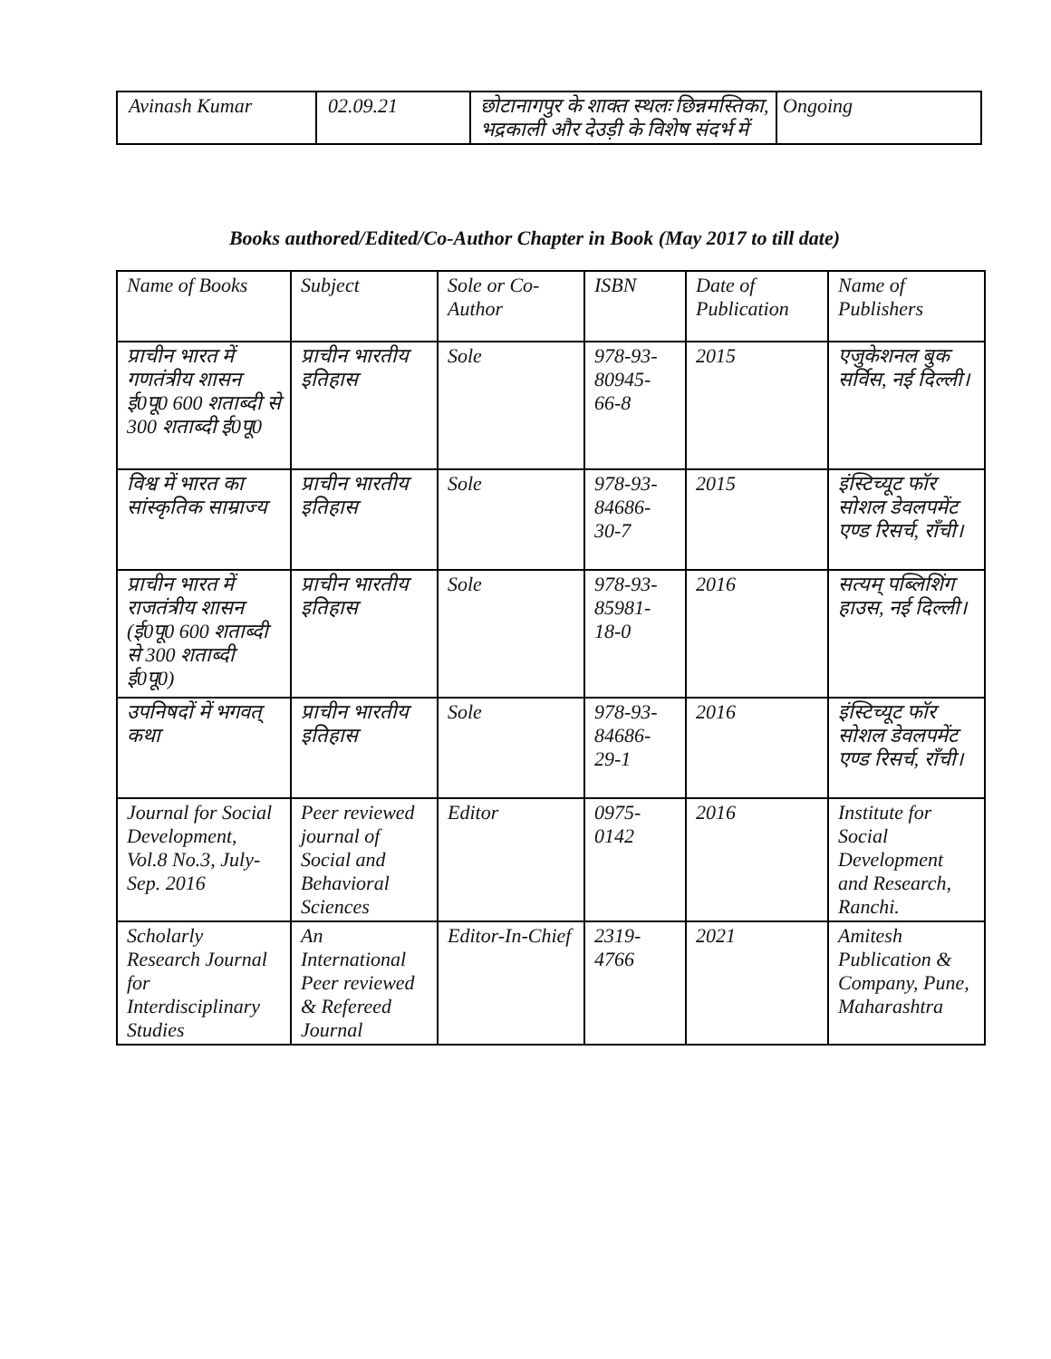| Avinash Kumar | 02.09.21 | छोटानागपुर के शाक्त स्थलः छिन्नमस्तिका, भद्रकाली और देउड़ी के विशेष संदर्भ में | Ongoing |
Books authored/Edited/Co-Author Chapter in Book (May 2017 to till date)
| Name of Books | Subject | Sole or Co-Author | ISBN | Date of Publication | Name of Publishers |
| --- | --- | --- | --- | --- | --- |
| प्राचीन भारत में गणतंत्रीय शासन ई0पू0 600 शताब्दी से 300 शताब्दी ई0पू0 | प्राचीन भारतीय इतिहास | Sole | 978-93-80945-66-8 | 2015 | एजुकेशनल बुक सर्विस, नई दिल्ली। |
| विश्व में भारत का सांस्कृतिक साम्राज्य | प्राचीन भारतीय इतिहास | Sole | 978-93-84686-30-7 | 2015 | इंस्टिच्यूट फॉर सोशल डेवलपमेंट एण्ड रिसर्च, राँची। |
| प्राचीन भारत में राजतंत्रीय शासन (ई0पू0 600 शताब्दी से 300 शताब्दी ई0पू0) | प्राचीन भारतीय इतिहास | Sole | 978-93-85981-18-0 | 2016 | सत्यम् पब्लिशिंग हाउस, नई दिल्ली। |
| उपनिषदों में भगवत् कथा | प्राचीन भारतीय इतिहास | Sole | 978-93-84686-29-1 | 2016 | इंस्टिच्यूट फॉर सोशल डेवलपमेंट एण्ड रिसर्च, राँची। |
| Journal for Social Development, Vol.8 No.3, July-Sep. 2016 | Peer reviewed journal of Social and Behavioral Sciences | Editor | 0975-0142 | 2016 | Institute for Social Development and Research, Ranchi. |
| Scholarly Research Journal for Interdisciplinary Studies | An International Peer reviewed & Refereed Journal | Editor-In-Chief | 2319-4766 | 2021 | Amitesh Publication & Company, Pune, Maharashtra |